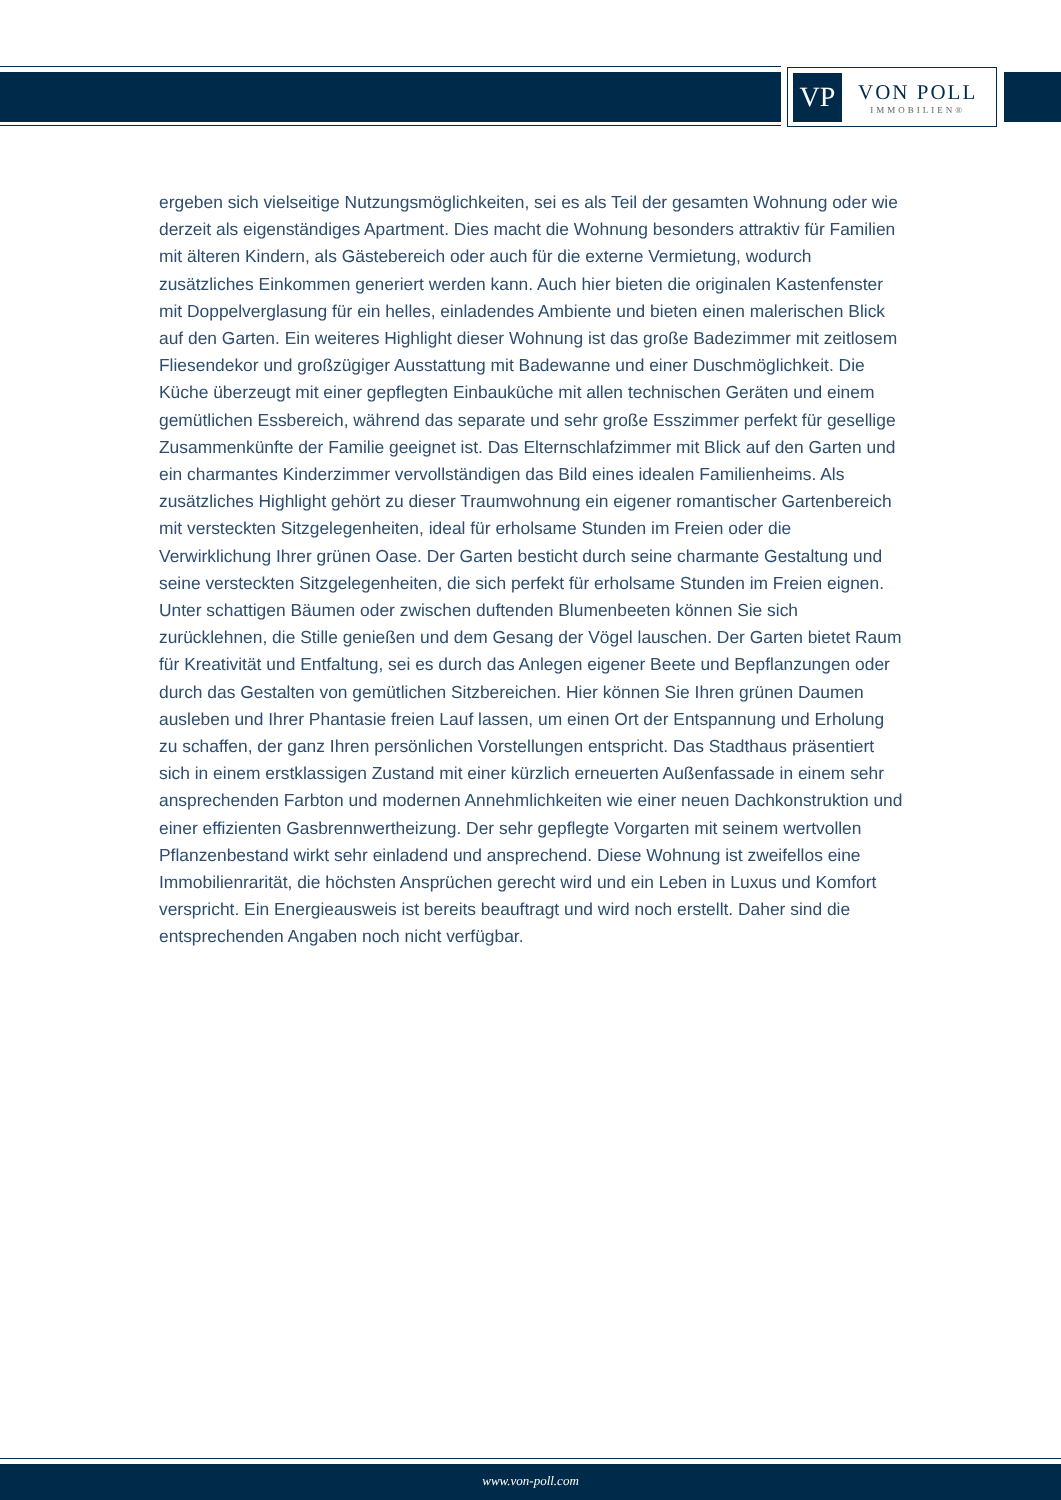VP
VON POLL
IMMOBILIEN®
ergeben sich vielseitige Nutzungsmöglichkeiten, sei es als Teil der gesamten Wohnung oder wie derzeit als eigenständiges Apartment. Dies macht die Wohnung besonders attraktiv für Familien mit älteren Kindern, als Gästebereich oder auch für die externe Vermietung, wodurch zusätzliches Einkommen generiert werden kann. Auch hier bieten die originalen Kastenfenster mit Doppelverglasung für ein helles, einladendes Ambiente und bieten einen malerischen Blick auf den Garten. Ein weiteres Highlight dieser Wohnung ist das große Badezimmer mit zeitlosem Fliesendekor und großzügiger Ausstattung mit Badewanne und einer Duschmöglichkeit. Die Küche überzeugt mit einer gepflegten Einbauküche mit allen technischen Geräten und einem gemütlichen Essbereich, während das separate und sehr große Esszimmer perfekt für gesellige Zusammenkünfte der Familie geeignet ist. Das Elternschlafzimmer mit Blick auf den Garten und ein charmantes Kinderzimmer vervollständigen das Bild eines idealen Familienheims. Als zusätzliches Highlight gehört zu dieser Traumwohnung ein eigener romantischer Gartenbereich mit versteckten Sitzgelegenheiten, ideal für erholsame Stunden im Freien oder die Verwirklichung Ihrer grünen Oase. Der Garten besticht durch seine charmante Gestaltung und seine versteckten Sitzgelegenheiten, die sich perfekt für erholsame Stunden im Freien eignen. Unter schattigen Bäumen oder zwischen duftenden Blumenbeeten können Sie sich zurücklehnen, die Stille genießen und dem Gesang der Vögel lauschen. Der Garten bietet Raum für Kreativität und Entfaltung, sei es durch das Anlegen eigener Beete und Bepflanzungen oder durch das Gestalten von gemütlichen Sitzbereichen. Hier können Sie Ihren grünen Daumen ausleben und Ihrer Phantasie freien Lauf lassen, um einen Ort der Entspannung und Erholung zu schaffen, der ganz Ihren persönlichen Vorstellungen entspricht. Das Stadthaus präsentiert sich in einem erstklassigen Zustand mit einer kürzlich erneuerten Außenfassade in einem sehr ansprechenden Farbton und modernen Annehmlichkeiten wie einer neuen Dachkonstruktion und einer effizienten Gasbrennwertheizung. Der sehr gepflegte Vorgarten mit seinem wertvollen Pflanzenbestand wirkt sehr einladend und ansprechend. Diese Wohnung ist zweifellos eine Immobilienrarität, die höchsten Ansprüchen gerecht wird und ein Leben in Luxus und Komfort verspricht. Ein Energieausweis ist bereits beauftragt und wird noch erstellt. Daher sind die entsprechenden Angaben noch nicht verfügbar.
www.von-poll.com